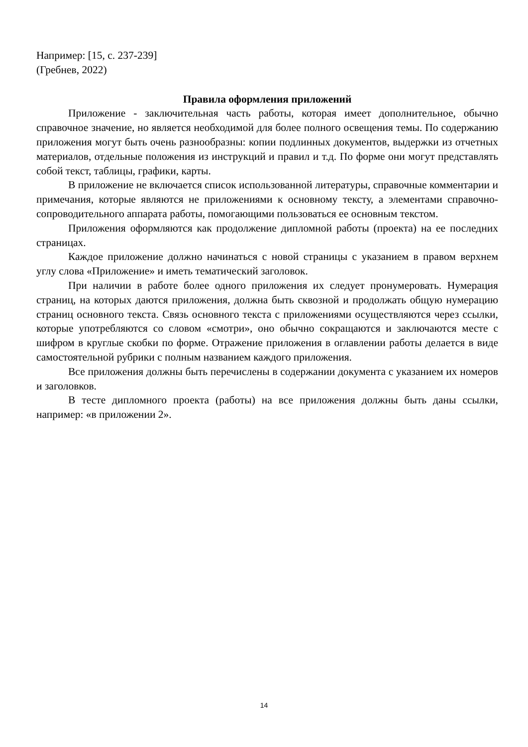Например: [15, с. 237-239]
(Гребнев, 2022)
Правила оформления приложений
Приложение - заключительная часть работы, которая имеет дополнительное, обычно справочное значение, но является необходимой для более полного освещения темы. По содержанию приложения могут быть очень разнообразны: копии подлинных документов, выдержки из отчетных материалов, отдельные положения из инструкций и правил и т.д. По форме они могут представлять собой текст, таблицы, графики, карты.
В приложение не включается список использованной литературы, справочные комментарии и примечания, которые являются не приложениями к основному тексту, а элементами справочно-сопроводительного аппарата работы, помогающими пользоваться ее основным текстом.
Приложения оформляются как продолжение дипломной работы (проекта) на ее последних страницах.
Каждое приложение должно начинаться с новой страницы с указанием в правом верхнем углу слова «Приложение» и иметь тематический заголовок.
При наличии в работе более одного приложения их следует пронумеровать. Нумерация страниц, на которых даются приложения, должна быть сквозной и продолжать общую нумерацию страниц основного текста. Связь основного текста с приложениями осуществляются через ссылки, которые употребляются со словом «смотри», оно обычно сокращаются и заключаются месте с шифром в круглые скобки по форме. Отражение приложения в оглавлении работы делается в виде самостоятельной рубрики с полным названием каждого приложения.
Все приложения должны быть перечислены в содержании документа с указанием их номеров и заголовков.
В тесте дипломного проекта (работы) на все приложения должны быть даны ссылки, например: «в приложении 2».
14